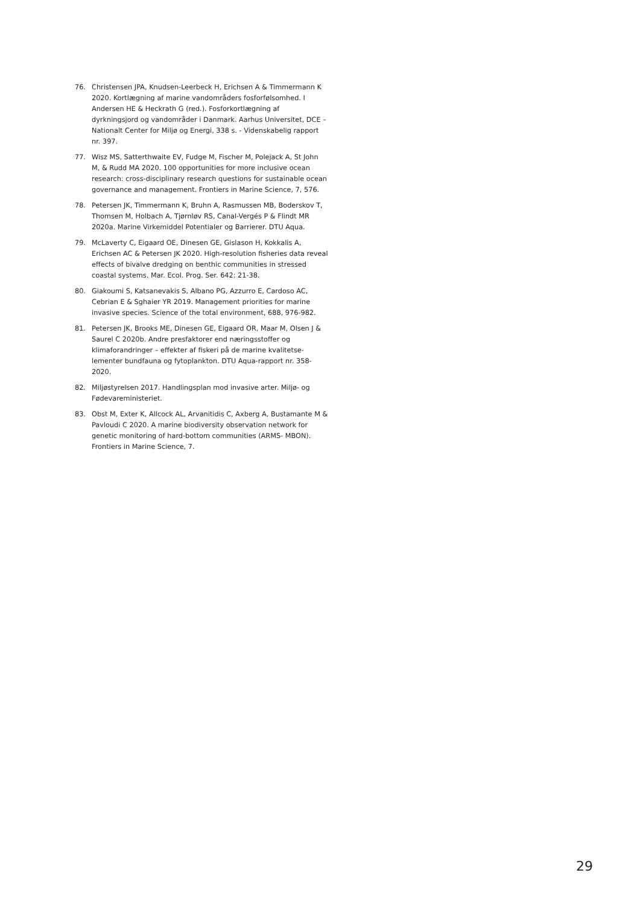76. Christensen JPA, Knudsen-Leerbeck H, Erichsen A & Timmer­mann K 2020. Kortlægning af marine vandområders fosforføl­somhed. I Andersen HE & Heckrath G (red.). Fosforkortlægning af dyrkningsjord og vandområder i Danmark. Aarhus Universi­tet, DCE – Nationalt Center for Miljø og Energi, 338 s. - Videnska­belig rapport nr. 397.
77. Wisz MS, Satterthwaite EV, Fudge M, Fischer M, Polejack A, St John M, & Rudd MA 2020. 100 opportunities for more inclu­sive ocean research: cross-disciplinary research questions for sustainable ocean governance and management. Frontiers in Marine Science, 7, 576.
78. Petersen JK, Timmermann K, Bruhn A, Rasmussen MB, Boder­skov T, Thomsen M, Holbach A, Tjørnløv RS, Canal-Vergés P & Flindt MR 2020a. Marine Virkemiddel Potentialer og Barrierer. DTU Aqua.
79. McLaverty C, Eigaard OE, Dinesen GE, Gislason H, Kokkalis A, Erichsen AC & Petersen JK 2020. High-resolution fisheries data reveal effects of bivalve dredging on benthic communities in stressed coastal systems. Mar. Ecol. Prog. Ser. 642: 21-38.
80. Giakoumi S, Katsanevakis S, Albano PG, Azzurro E, Cardoso AC, Cebrian E & Sghaier YR 2019. Management priorities for marine invasive species. Science of the total environment, 688, 976-982.
81. Petersen JK, Brooks ME, Dinesen GE, Eigaard OR, Maar M, Olsen J & Saurel C 2020b. Andre presfaktorer end næringsstoffer og klimaforandringer – effekter af fiskeri på de marine kvalitetse­lementer bundfauna og fytoplankton. DTU Aqua-rapport nr. 358-2020.
82. Miljøstyrelsen 2017. Handlingsplan mod invasive arter. Miljø- og Fødevareministeriet.
83. Obst M, Exter K, Allcock AL, Arvanitidis C, Axberg A, Bustamante M & Pavloudi C 2020. A marine biodiversity observation net­work for genetic monitoring of hard-bottom communities (ARMS- MBON). Frontiers in Marine Science, 7.
29